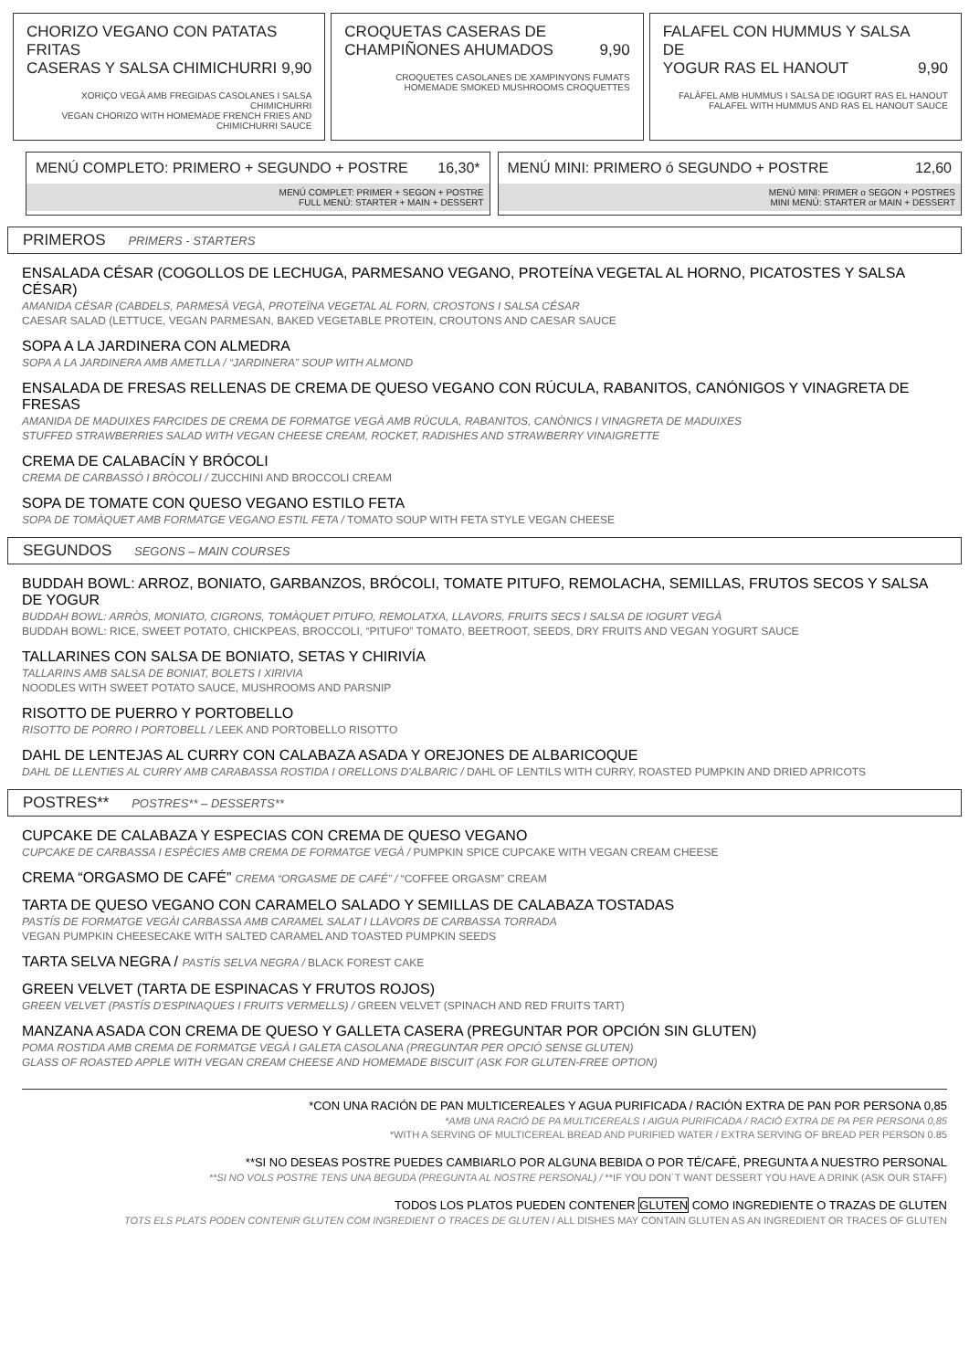CHORIZO VEGANO CON PATATAS FRITAS
CASERAS Y SALSA CHIMICHURRI 9,90
XORIÇO VEGÀ AMB FREGIDAS CASOLANES I SALSA CHIMICHURRI
VEGAN CHORIZO WITH HOMEMADE FRENCH FRIES AND CHIMICHURRI SAUCE
CROQUETAS CASERAS DE
CHAMPIÑONES AHUMADOS 9,90
CROQUETES CASOLANES DE XAMPINYONS FUMATS
HOMEMADE SMOKED MUSHROOMS CROQUETTES
FALAFEL CON HUMMUS Y SALSA DE
YOGUR RAS EL HANOUT 9,90
FALÀFEL AMB HUMMUS I SALSA DE IOGURT RAS EL HANOUT
FALAFEL WITH HUMMUS AND RAS EL HANOUT SAUCE
MENÚ COMPLETO: PRIMERO + SEGUNDO + POSTRE 16,30*
MENÚ COMPLET: PRIMER + SEGON + POSTRE
FULL MENÚ: STARTER + MAIN + DESSERT
MENÚ MINI: PRIMERO ó SEGUNDO + POSTRE 12,60
MENÚ MINI: PRIMER o SEGON + POSTRES
MINI MENÚ: STARTER or MAIN + DESSERT
PRIMEROS PRIMERS - STARTERS
ENSALADA CÉSAR (COGOLLOS DE LECHUGA, PARMESANO VEGANO, PROTEÍNA VEGETAL AL HORNO, PICATOSTES Y SALSA CÉSAR)
AMANIDA CÉSAR (CABDELS, PARMESÀ VEGÀ, PROTEÏNA VEGETAL AL FORN, CROSTONS I SALSA CÉSAR
CAESAR SALAD (LETTUCE, VEGAN PARMESAN, BAKED VEGETABLE PROTEIN, CROUTONS AND CAESAR SAUCE
SOPA A LA JARDINERA CON ALMEDRA
SOPA A LA JARDINERA AMB AMETLLA / “JARDINERA” SOUP WITH ALMOND
ENSALADA DE FRESAS RELLENAS DE CREMA DE QUESO VEGANO CON RÚCULA, RABANITOS, CANÓNIGOS Y VINAGRETA DE FRESAS
AMANIDA DE MADUIXES FARCIDES DE CREMA DE FORMATGE VEGÀ AMB RÚCULA, RABANITOS, CANÒNICS I VINAGRETA DE MADUIXES
STUFFED STRAWBERRIES SALAD WITH VEGAN CHEESE CREAM, ROCKET, RADISHES AND STRAWBERRY VINAIGRETTE
CREMA DE CALABACÍN Y BRÓCOLI
CREMA DE CARBASSÓ I BRÒCOLI / ZUCCHINI AND BROCCOLI CREAM
SOPA DE TOMATE CON QUESO VEGANO ESTILO FETA
SOPA DE TOMÀQUET AMB FORMATGE VEGANO ESTIL FETA / TOMATO SOUP WITH FETA STYLE VEGAN CHEESE
SEGUNDOS SEGONS – MAIN COURSES
BUDDAH BOWL: ARROZ, BONIATO, GARBANZOS, BRÓCOLI, TOMATE PITUFO, REMOLACHA, SEMILLAS, FRUTOS SECOS Y SALSA DE YOGUR
BUDDAH BOWL: ARRÒS, MONIATO, CIGRONS, TOMÀQUET PITUFO, REMOLATXA, LLAVORS, FRUITS SECS I SALSA DE IOGURT VEGÀ
BUDDAH BOWL: RICE, SWEET POTATO, CHICKPEAS, BROCCOLI, “PITUFO” TOMATO, BEETROOT, SEEDS, DRY FRUITS AND VEGAN YOGURT SAUCE
TALLARINES CON SALSA DE BONIATO, SETAS Y CHIRIVÍA
TALLARINS AMB SALSA DE BONIAT, BOLETS I XIRIVIA
NOODLES WITH SWEET POTATO SAUCE, MUSHROOMS AND PARSNIP
RISOTTO DE PUERRO Y PORTOBELLO
RISOTTO DE PORRO I PORTOBELL / LEEK AND PORTOBELLO RISOTTO
DAHL DE LENTEJAS AL CURRY CON CALABAZA ASADA Y OREJONES DE ALBARICOQUE
DAHL DE LLENTIES AL CURRY AMB CARABASSA ROSTIDA I ORELLONS D'ALBARIC / DAHL OF LENTILS WITH CURRY, ROASTED PUMPKIN AND DRIED APRICOTS
POSTRES** POSTRES** – DESSERTS**
CUPCAKE DE CALABAZA Y ESPECIAS CON CREMA DE QUESO VEGANO
CUPCAKE DE CARBASSA I ESPÈCIES AMB CREMA DE FORMATGE VEGÀ / PUMPKIN SPICE CUPCAKE WITH VEGAN CREAM CHEESE
CREMA “ORGASMO DE CAFÉ” CREMA “ORGASME DE CAFÉ” / “COFFEE ORGASM” CREAM
TARTA DE QUESO VEGANO CON CARAMELO SALADO Y SEMILLAS DE CALABAZA TOSTADAS
PASTÍS DE FORMATGE VEGÀI CARBASSA AMB CARAMEL SALAT I LLAVORS DE CARBASSA TORRADA
VEGAN PUMPKIN CHEESECAKE WITH SALTED CARAMEL AND TOASTED PUMPKIN SEEDS
TARTA SELVA NEGRA / PASTÍS SELVA NEGRA / BLACK FOREST CAKE
GREEN VELVET (TARTA DE ESPINACAS Y FRUTOS ROJOS)
GREEN VELVET (PASTÍS D'ESPINAQUES I FRUITS VERMELLS) / GREEN VELVET (SPINACH AND RED FRUITS TART)
MANZANA ASADA CON CREMA DE QUESO Y GALLETA CASERA (PREGUNTAR POR OPCIÓN SIN GLUTEN)
POMA ROSTIDA AMB CREMA DE FORMATGE VEGÀ I GALETA CASOLANA (PREGUNTAR PER OPCIÓ SENSE GLUTEN)
GLASS OF ROASTED APPLE WITH VEGAN CREAM CHEESE AND HOMEMADE BISCUIT (ASK FOR GLUTEN-FREE OPTION)
*CON UNA RACIÓN DE PAN MULTICEREALES Y AGUA PURIFICADA / RACIÓN EXTRA DE PAN POR PERSONA 0,85
*AMB UNA RACIÓ DE PA MULTICEREALS I AIGUA PURIFICADA / RACIÓ EXTRA DE PA PER PERSONA 0,85
*WITH A SERVING OF MULTICEREAL BREAD AND PURIFIED WATER / EXTRA SERVING OF BREAD PER PERSON 0.85
**SI NO DESEAS POSTRE PUEDES CAMBIARLO POR ALGUNA BEBIDA O POR TÉ/CAFÉ, PREGUNTA A NUESTRO PERSONAL
**SI NO VOLS POSTRE TENS UNA BEGUDA (PREGUNTA AL NOSTRE PERSONAL) / **IF YOU DON´T WANT DESSERT YOU HAVE A DRINK (ASK OUR STAFF)
TODOS LOS PLATOS PUEDEN CONTENER GLUTEN COMO INGREDIENTE O TRAZAS DE GLUTEN
TOTS ELS PLATS PODEN CONTENIR GLUTEN COM INGREDIENT O TRACES DE GLUTEN / ALL DISHES MAY CONTAIN GLUTEN AS AN INGREDIENT OR TRACES OF GLUTEN